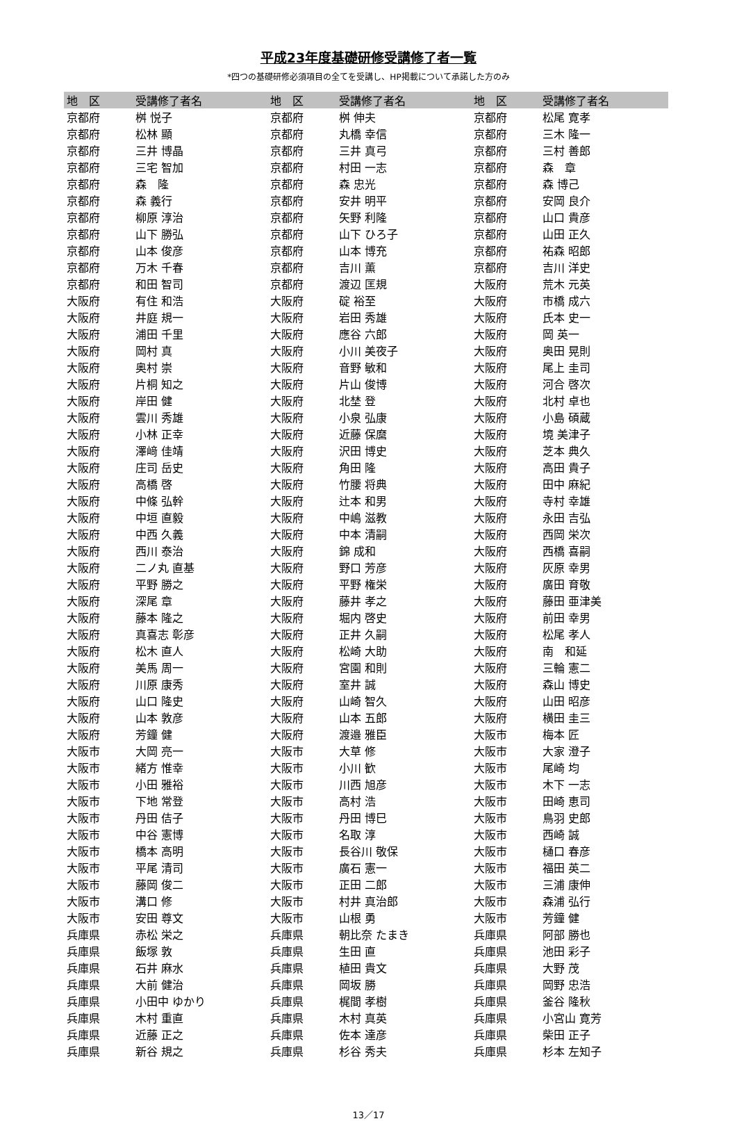平成23年度基礎研修受講修了者一覧
*四つの基礎研修必須項目の全てを受講し、HP掲載について承諾した方のみ
| 地 区 | 受講修了者名 | 地 区 | 受講修了者名 | 地 区 | 受講修了者名 |
| --- | --- | --- | --- | --- | --- |
| 京都府 | 桝 悦子 | 京都府 | 桝 伸夫 | 京都府 | 松尾 寛孝 |
| 京都府 | 松林 顯 | 京都府 | 丸橋 幸信 | 京都府 | 三木 隆一 |
| 京都府 | 三井 博晶 | 京都府 | 三井 真弓 | 京都府 | 三村 善郎 |
| 京都府 | 三宅 智加 | 京都府 | 村田 一志 | 京都府 | 森 章 |
| 京都府 | 森 隆 | 京都府 | 森 忠光 | 京都府 | 森 博己 |
| 京都府 | 森 義行 | 京都府 | 安井 明平 | 京都府 | 安岡 良介 |
| 京都府 | 柳原 淳治 | 京都府 | 矢野 利隆 | 京都府 | 山口 貴彦 |
| 京都府 | 山下 勝弘 | 京都府 | 山下 ひろ子 | 京都府 | 山田 正久 |
| 京都府 | 山本 俊彦 | 京都府 | 山本 博充 | 京都府 | 祐森 昭郎 |
| 京都府 | 万木 千春 | 京都府 | 吉川 薫 | 京都府 | 吉川 洋史 |
| 京都府 | 和田 智司 | 京都府 | 渡辺 匡規 | 大阪府 | 荒木 元英 |
| 大阪府 | 有住 和浩 | 大阪府 | 碇 裕至 | 大阪府 | 市橋 成六 |
| 大阪府 | 井庭 規一 | 大阪府 | 岩田 秀雄 | 大阪府 | 氏本 史一 |
| 大阪府 | 浦田 千里 | 大阪府 | 應谷 六郎 | 大阪府 | 岡 英一 |
| 大阪府 | 岡村 真 | 大阪府 | 小川 美夜子 | 大阪府 | 奥田 晃則 |
| 大阪府 | 奥村 崇 | 大阪府 | 音野 敏和 | 大阪府 | 尾上 圭司 |
| 大阪府 | 片桐 知之 | 大阪府 | 片山 俊博 | 大阪府 | 河合 啓次 |
| 大阪府 | 岸田 健 | 大阪府 | 北埜 登 | 大阪府 | 北村 卓也 |
| 大阪府 | 雲川 秀雄 | 大阪府 | 小泉 弘康 | 大阪府 | 小島 碩蔵 |
| 大阪府 | 小林 正幸 | 大阪府 | 近藤 保麿 | 大阪府 | 境 美津子 |
| 大阪府 | 澤﨑 佳靖 | 大阪府 | 沢田 博史 | 大阪府 | 芝本 典久 |
| 大阪府 | 庄司 岳史 | 大阪府 | 角田 隆 | 大阪府 | 高田 貴子 |
| 大阪府 | 高橋 啓 | 大阪府 | 竹腰 将典 | 大阪府 | 田中 麻紀 |
| 大阪府 | 中條 弘幹 | 大阪府 | 辻本 和男 | 大阪府 | 寺村 幸雄 |
| 大阪府 | 中垣 直毅 | 大阪府 | 中嶋 滋教 | 大阪府 | 永田 吉弘 |
| 大阪府 | 中西 久義 | 大阪府 | 中本 清嗣 | 大阪府 | 西岡 栄次 |
| 大阪府 | 西川 泰治 | 大阪府 | 錦 成和 | 大阪府 | 西橋 喜嗣 |
| 大阪府 | 二ノ丸 直基 | 大阪府 | 野口 芳彦 | 大阪府 | 灰原 幸男 |
| 大阪府 | 平野 勝之 | 大阪府 | 平野 権栄 | 大阪府 | 廣田 育敬 |
| 大阪府 | 深尾 章 | 大阪府 | 藤井 孝之 | 大阪府 | 藤田 亜津美 |
| 大阪府 | 藤本 隆之 | 大阪府 | 堀内 啓史 | 大阪府 | 前田 幸男 |
| 大阪府 | 真喜志 彰彦 | 大阪府 | 正井 久嗣 | 大阪府 | 松尾 孝人 |
| 大阪府 | 松木 直人 | 大阪府 | 松崎 大助 | 大阪府 | 南 和延 |
| 大阪府 | 美馬 周一 | 大阪府 | 宮園 和則 | 大阪府 | 三輪 憲二 |
| 大阪府 | 川原 康秀 | 大阪府 | 室井 誠 | 大阪府 | 森山 博史 |
| 大阪府 | 山口 隆史 | 大阪府 | 山崎 智久 | 大阪府 | 山田 昭彦 |
| 大阪府 | 山本 敦彦 | 大阪府 | 山本 五郎 | 大阪府 | 横田 圭三 |
| 大阪府 | 芳鐘 健 | 大阪府 | 渡邉 雅臣 | 大阪市 | 梅本 匠 |
| 大阪市 | 大岡 亮一 | 大阪市 | 大草 修 | 大阪市 | 大家 澄子 |
| 大阪市 | 緒方 惟幸 | 大阪市 | 小川 歓 | 大阪市 | 尾崎 均 |
| 大阪市 | 小田 雅裕 | 大阪市 | 川西 旭彦 | 大阪市 | 木下 一志 |
| 大阪市 | 下地 常登 | 大阪市 | 高村 浩 | 大阪市 | 田崎 恵司 |
| 大阪市 | 丹田 佶子 | 大阪市 | 丹田 博巳 | 大阪市 | 鳥羽 史郎 |
| 大阪市 | 中谷 憲博 | 大阪市 | 名取 淳 | 大阪市 | 西崎 誠 |
| 大阪市 | 橋本 高明 | 大阪市 | 長谷川 敬保 | 大阪市 | 樋口 春彦 |
| 大阪市 | 平尾 清司 | 大阪市 | 廣石 憲一 | 大阪市 | 福田 英二 |
| 大阪市 | 藤岡 俊二 | 大阪市 | 正田 二郎 | 大阪市 | 三浦 康伸 |
| 大阪市 | 溝口 修 | 大阪市 | 村井 真治郎 | 大阪市 | 森浦 弘行 |
| 大阪市 | 安田 尊文 | 大阪市 | 山根 勇 | 大阪市 | 芳鐘 健 |
| 兵庫県 | 赤松 栄之 | 兵庫県 | 朝比奈 たまき | 兵庫県 | 阿部 勝也 |
| 兵庫県 | 飯塚 敦 | 兵庫県 | 生田 直 | 兵庫県 | 池田 彩子 |
| 兵庫県 | 石井 麻水 | 兵庫県 | 植田 貴文 | 兵庫県 | 大野 茂 |
| 兵庫県 | 大前 健治 | 兵庫県 | 岡坂 勝 | 兵庫県 | 岡野 忠浩 |
| 兵庫県 | 小田中 ゆかり | 兵庫県 | 梶間 孝樹 | 兵庫県 | 釜谷 隆秋 |
| 兵庫県 | 木村 重直 | 兵庫県 | 木村 真英 | 兵庫県 | 小宮山 寛芳 |
| 兵庫県 | 近藤 正之 | 兵庫県 | 佐本 達彦 | 兵庫県 | 柴田 正子 |
| 兵庫県 | 新谷 規之 | 兵庫県 | 杉谷 秀夫 | 兵庫県 | 杉本 左知子 |
13／17